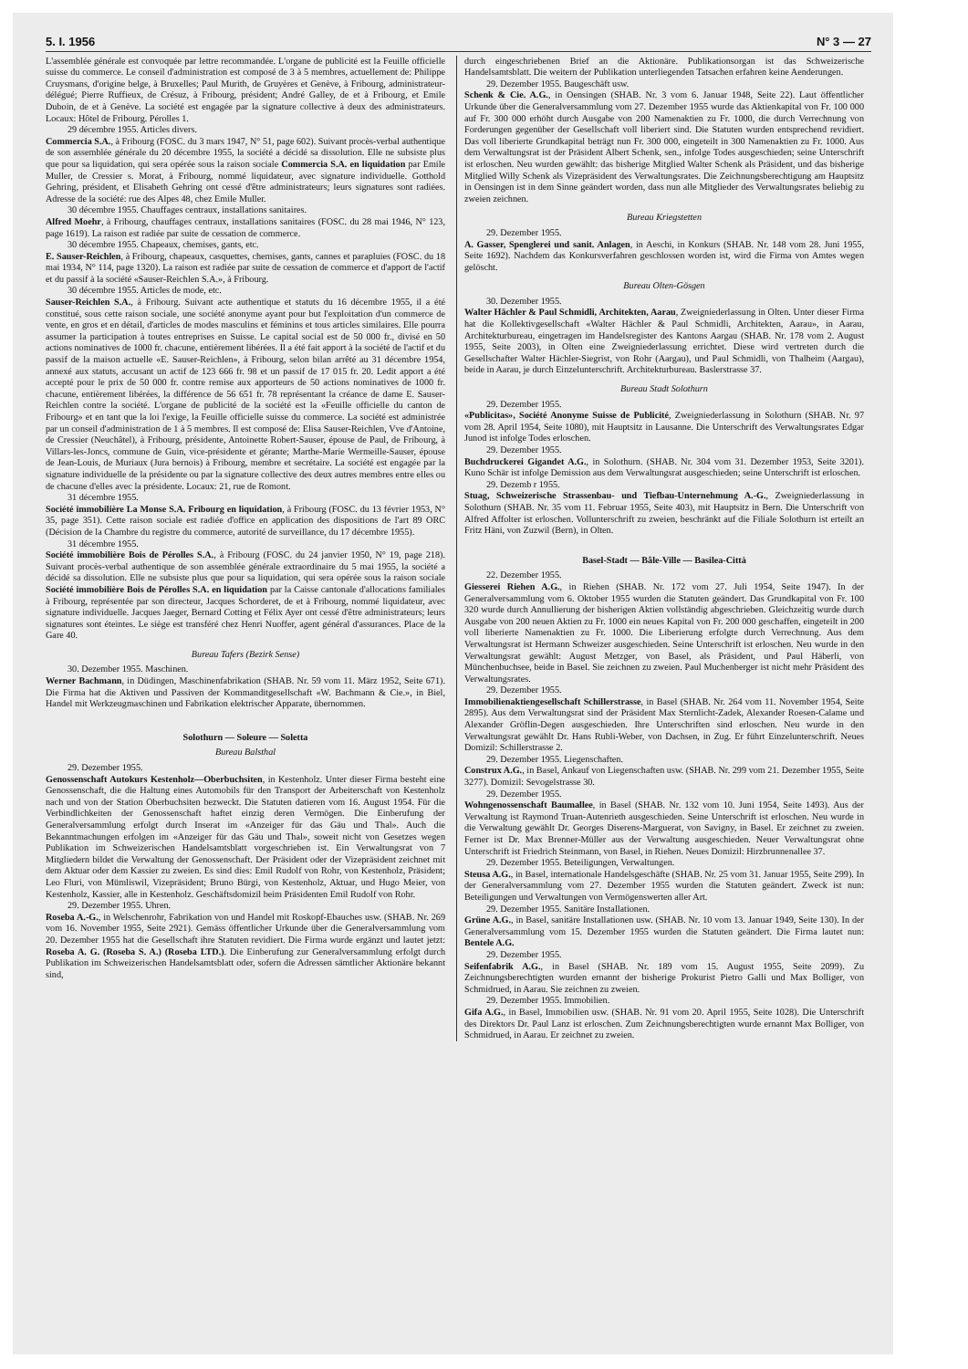5. I. 1956 N° 3 — 27
L'assemblée générale est convoquée par lettre recommandée. L'organe de publicité est la Feuille officielle suisse du commerce. Le conseil d'administration est composé de 3 à 5 membres, actuellement de: Philippe Cruysmans, d'origine belge, à Bruxelles; Paul Murith, de Gruyères et Genève, à Fribourg, administrateur-délégué; Pierre Ruffieux, de Crésuz, à Fribourg, président; André Galley, de et à Fribourg, et Emile Duboin, de et à Genève. La société est engagée par la signature collective à deux des administrateurs. Locaux: Hôtel de Fribourg. Pérolles 1.
29 décembre 1955. Articles divers.
Commercia S.A., à Fribourg (FOSC. du 3 mars 1947, N° 51, page 602). Suivant procès-verbal authentique de son assemblée générale du 20 décembre 1955, la société a décidé sa dissolution. Elle ne subsiste plus que pour sa liquidation, qui sera opérée sous la raison sociale Commercia S.A. en liquidation par Emile Muller, de Cressier s. Morat, à Fribourg, nommé liquidateur, avec signature individuelle. Gotthold Gehring, président, et Elisabeth Gehring ont cessé d'être administrateurs; leurs signatures sont radiées. Adresse de la société: rue des Alpes 48, chez Emile Muller.
30 décembre 1955. Chauffages centraux, installations sanitaires.
Alfred Moehr, à Fribourg, chauffages centraux, installations sanitaires (FOSC. du 28 mai 1946, N° 123, page 1619). La raison est radiée par suite de cessation de commerce.
30 décembre 1955. Chapeaux, chemises, gants, etc.
E. Sauser-Reichlen, à Fribourg, chapeaux, casquettes, chemises, gants, cannes et parapluies (FOSC. du 18 mai 1934, N° 114, page 1320). La raison est radiée par suite de cessation de commerce et d'apport de l'actif et du passif à la société «Sauser-Reichlen S.A.», à Fribourg.
30 décembre 1955. Articles de mode, etc.
Sauser-Reichlen S.A., à Fribourg. Suivant acte authentique et statuts du 16 décembre 1955, il a été constitué, sous cette raison sociale, une société anonyme ayant pour but l'exploitation d'un commerce de vente, en gros et en détail, d'articles de modes masculins et féminins et tous articles similaires. Elle pourra assumer la participation à toutes entreprises en Suisse. Le capital social est de 50 000 fr., divisé en 50 actions nominatives de 1000 fr. chacune, entièrement libérées. Il a été fait apport à la société de l'actif et du passif de la maison actuelle «E. Sauser-Reichlen», à Fribourg, selon bilan arrêté au 31 décembre 1954, annexé aux statuts, accusant un actif de 123 666 fr. 98 et un passif de 17 015 fr. 20. Ledit apport a été accepté pour le prix de 50 000 fr. contre remise aux apporteurs de 50 actions nominatives de 1000 fr. chacune, entièrement libérées, la différence de 56 651 fr. 78 représentant la créance de dame E. Sauser-Reichlen contre la société. L'organe de publicité de la société est la «Feuille officielle du canton de Fribourg» et en tant que la loi l'exige, la Feuille officielle suisse du commerce. La société est administrée par un conseil d'administration de 1 à 5 membres. Il est composé de: Elisa Sauser-Reichlen, Vve d'Antoine, de Cressier (Neuchâtel), à Fribourg, présidente, Antoinette Robert-Sauser, épouse de Paul, de Fribourg, à Villars-les-Joncs, commune de Guin, vice-présidente et gérante; Marthe-Marie Wermeille-Sauser, épouse de Jean-Louis, de Muriaux (Jura bernois) à Fribourg, membre et secrétaire. La société est engagée par la signature individuelle de la présidente ou par la signature collective des deux autres membres entre elles ou de chacune d'elles avec la présidente. Locaux: 21, rue de Romont.
31 décembre 1955.
Société immobilière La Monse S.A. Fribourg en liquidation, à Fribourg (FOSC. du 13 février 1953, N° 35, page 351). Cette raison sociale est radiée d'office en application des dispositions de l'art 89 ORC (Décision de la Chambre du registre du commerce, autorité de surveillance, du 17 décembre 1955).
31 décembre 1955.
Société immobilière Bois de Pérolles S.A., à Fribourg (FOSC. du 24 janvier 1950, N° 19, page 218). Suivant procès-verbal authentique de son assemblée générale extraordinaire du 5 mai 1955, la société a décidé sa dissolution. Elle ne subsiste plus que pour sa liquidation, qui sera opérée sous la raison sociale Société immobilière Bois de Pérolles S.A. en liquidation par la Caisse cantonale d'allocations familiales à Fribourg, représentée par son directeur, Jacques Schorderet, de et à Fribourg, nommé liquidateur, avec signature individuelle. Jacques Jaeger, Bernard Cotting et Félix Ayer ont cessé d'être administrateurs; leurs signatures sont éteintes. Le siège est transféré chez Henri Nuoffer, agent général d'assurances. Place de la Gare 40.
Bureau Tafers (Bezirk Sense)
30. Dezember 1955. Maschinen.
Werner Bachmann, in Düdingen, Maschinenfabrikation (SHAB. Nr. 59 vom 11. März 1952, Seite 671). Die Firma hat die Aktiven und Passiven der Kommanditgesellschaft «W. Bachmann & Cie.», in Biel, Handel mit Werkzeugmaschinen und Fabrikation elektrischer Apparate, übernommen.
Solothurn — Soleure — Soletta
Bureau Balsthal
29. Dezember 1955.
Genossenschaft Autokurs Kestenholz—Oberbuchsiten, in Kestenholz. Unter dieser Firma besteht eine Genossenschaft, die die Haltung eines Automobils für den Transport der Arbeiterschaft von Kestenholz nach und von der Station Oberbuchsiten bezweckt. Die Statuten datieren vom 16. August 1954. Für die Verbindlichkeiten der Genossenschaft haftet einzig deren Vermögen. Die Einberufung der Generalversammlung erfolgt durch Inserat im «Anzeiger für das Gäu und Thal». Auch die Bekanntmachungen erfolgen im «Anzeiger für das Gäu und Thal», soweit nicht von Gesetzes wegen Publikation im Schweizerischen Handelsamtsblatt vorgeschrieben ist. Ein Verwaltungsrat von 7 Mitgliedern bildet die Verwaltung der Genossenschaft. Der Präsident oder der Vizepräsident zeichnet mit dem Aktuar oder dem Kassier zu zweien. Es sind dies: Emil Rudolf von Rohr, von Kestenholz, Präsident; Leo Fluri, von Mümliswil, Vizepräsident; Bruno Bürgi, von Kestenholz, Aktuar, und Hugo Meier, von Kestenholz, Kassier, alle in Kestenholz. Geschäftsdomizil beim Präsidenten Emil Rudolf von Rohr.
29. Dezember 1955. Uhren.
Roseba A.-G., in Welschenrohr, Fabrikation von und Handel mit Roskopf-Ebauches usw. (SHAB. Nr. 269 vom 16. November 1955, Seite 2921). Gemäss öffentlicher Urkunde über die Generalversammlung vom 20. Dezember 1955 hat die Gesellschaft ihre Statuten revidiert. Die Firma wurde ergänzt und lautet jetzt: Roseba A. G. (Roseba S. A.) (Roseba LTD.). Die Einberufung zur Generalversammlung erfolgt durch Publikation im Schweizerischen Handelsamtsblatt oder, sofern die Adressen sämtlicher Aktionäre bekannt sind,
durch eingeschriebenen Brief an die Aktionäre. Publikationsorgan ist das Schweizerische Handelsamtsblatt. Die weitern der Publikation unterliegenden Tatsachen erfahren keine Aenderungen.
29. Dezember 1955. Baugeschäft usw.
Schenk & Cie. A.G., in Oensingen (SHAB. Nr. 3 vom 6. Januar 1948, Seite 22). Laut öffentlicher Urkunde über die Generalversammlung vom 27. Dezember 1955 wurde das Aktienkapital von Fr. 100 000 auf Fr. 300 000 erhöht durch Ausgabe von 200 Namenaktien zu Fr. 1000, die durch Verrechnung von Forderungen gegenüber der Gesellschaft voll liberiert sind. Die Statuten wurden entsprechend revidiert. Das voll liberierte Grundkapital beträgt nun Fr. 300 000, eingeteilt in 300 Namenaktien zu Fr. 1000. Aus dem Verwaltungsrat ist der Präsident Albert Schenk, sen., infolge Todes ausgeschieden; seine Unterschrift ist erloschen. Neu wurden gewählt: das bisherige Mitglied Walter Schenk als Präsident, und das bisherige Mitglied Willy Schenk als Vizepräsident des Verwaltungsrates. Die Zeichnungsberechtigung am Hauptsitz in Oensingen ist in dem Sinne geändert worden, dass nun alle Mitglieder des Verwaltungsrates beliebig zu zweien zeichnen.
Bureau Kriegstetten
29. Dezember 1955.
A. Gasser, Spenglerei und sanit. Anlagen, in Aeschi, in Konkurs (SHAB. Nr. 148 vom 28. Juni 1955, Seite 1692). Nachdem das Konkursverfahren geschlossen worden ist, wird die Firma von Amtes wegen gelöscht.
Bureau Olten-Gösgen
30. Dezember 1955.
Walter Hächler & Paul Schmidli, Architekten, Aarau, Zweigniederlassung in Olten. Unter dieser Firma hat die Kollektivgesellschaft «Walter Hächler & Paul Schmidli, Architekten, Aarau», in Aarau, Architekturbureau, eingetragen im Handelsregister des Kantons Aargau (SHAB. Nr. 178 vom 2. August 1955, Seite 2003), in Olten eine Zweigniederlassung errichtet. Diese wird vertreten durch die Gesellschafter Walter Hächler-Siegrist, von Rohr (Aargau), und Paul Schmidli, von Thalheim (Aargau), beide in Aarau, je durch Einzelunterschrift. Architekturbureau. Baslerstrasse 37.
Bureau Stadt Solothurn
29. Dezember 1955.
«Publicitas», Société Anonyme Suisse de Publicité, Zweigniederlassung in Solothurn (SHAB. Nr. 97 vom 28. April 1954, Seite 1080), mit Hauptsitz in Lausanne. Die Unterschrift des Verwaltungsrates Edgar Junod ist infolge Todes erloschen.
29. Dezember 1955.
Buchdruckerei Gigandet A.G., in Solothurn. (SHAB. Nr. 304 vom 31. Dezember 1953, Seite 3201). Kuno Schär ist infolge Demission aus dem Verwaltungsrat ausgeschieden; seine Unterschrift ist erloschen.
29. Dezemb r 1955.
Stuag, Schweizerische Strassenbau- und Tiefbau-Unternehmung A.-G., Zweigniederlassung in Solothurn (SHAB. Nr. 35 vom 11. Februar 1955, Seite 403), mit Hauptsitz in Bern. Die Unterschrift von Alfred Affolter ist erloschen. Vollunterschrift zu zweien, beschränkt auf die Filiale Solothurn ist erteilt an Fritz Häni, von Zuzwil (Bern), in Olten.
Basel-Stadt — Bâle-Ville — Basilea-Città
22. Dezember 1955.
Giesserei Riehen A.G., in Riehen (SHAB. Nr. 172 vom 27. Juli 1954, Seite 1947). In der Generalversammlung vom 6. Oktober 1955 wurden die Statuten geändert. Das Grundkapital von Fr. 100 320 wurde durch Annullierung der bisherigen Aktien vollständig abgeschrieben. Gleichzeitig wurde durch Ausgabe von 200 neuen Aktien zu Fr. 1000 ein neues Kapital von Fr. 200 000 geschaffen, eingeteilt in 200 voll liberierte Namenaktien zu Fr. 1000. Die Liberierung erfolgte durch Verrechnung. Aus dem Verwaltungsrat ist Hermann Schweizer ausgeschieden. Seine Unterschrift ist erloschen. Neu wurde in den Verwaltungsrat gewählt: August Metzger, von Basel, als Präsident, und Paul Häberli, von Münchenbuchsee, beide in Basel. Sie zeichnen zu zweien. Paul Muchenberger ist nicht mehr Präsident des Verwaltungsrates.
29. Dezember 1955.
Immobilienaktiengesellschaft Schillerstrasse, in Basel (SHAB. Nr. 264 vom 11. November 1954, Seite 2895). Aus dem Verwaltungsrat sind der Präsident Max Sternlicht-Zadek, Alexander Roesen-Calame und Alexander Gröflin-Degen ausgeschieden. Ihre Unterschriften sind erloschen. Neu wurde in den Verwaltungsrat gewählt Dr. Hans Rubli-Weber, von Dachsen, in Zug. Er führt Einzelunterschrift. Neues Domizil: Schillerstrasse 2.
29. Dezember 1955. Liegenschaften.
Construx A.G., in Basel, Ankauf von Liegenschaften usw. (SHAB. Nr. 299 vom 21. Dezember 1955, Seite 3277). Domizil: Sevogelstrasse 30.
29. Dezember 1955.
Wohngenossenschaft Baumallee, in Basel (SHAB. Nr. 132 vom 10. Juni 1954, Seite 1493). Aus der Verwaltung ist Raymond Truan-Autenrieth ausgeschieden. Seine Unterschrift ist erloschen. Neu wurde in die Verwaltung gewählt Dr. Georges Diserens-Marguerat, von Savigny, in Basel. Er zeichnet zu zweien. Ferner ist Dr. Max Brenner-Müller aus der Verwaltung ausgeschieden. Neuer Verwaltungsrat ohne Unterschrift ist Friedrich Steinmann, von Basel, in Riehen. Neues Domizil: Hirzbrunnenallee 37.
29. Dezember 1955. Beteiligungen, Verwaltungen.
Steusa A.G., in Basel, internationale Handelsgeschäfte (SHAB. Nr. 25 vom 31. Januar 1955, Seite 299). In der Generalversammlung vom 27. Dezember 1955 wurden die Statuten geändert. Zweck ist nun: Beteiligungen und Verwaltungen von Vermögenswerten aller Art.
29. Dezember 1955. Sanitäre Installationen.
Grüne A.G., in Basel, sanitäre Installationen usw. (SHAB. Nr. 10 vom 13. Januar 1949, Seite 130). In der Generalversammlung vom 15. Dezember 1955 wurden die Statuten geändert. Die Firma lautet nun: Bentele A.G.
29. Dezember 1955.
Seifenfabrik A.G., in Basel (SHAB. Nr. 189 vom 15. August 1955, Seite 2099). Zu Zeichnungsberechtigten wurden ernannt der bisherige Prokurist Pietro Galli und Max Bolliger, von Schmidrued, in Aarau. Sie zeichnen zu zweien.
29. Dezember 1955. Immobilien.
Gifa A.G., in Basel, Immobilien usw. (SHAB. Nr. 91 vom 20. April 1955, Seite 1028). Die Unterschrift des Direktors Dr. Paul Lanz ist erloschen. Zum Zeichnungsberechtigten wurde ernannt Max Bolliger, von Schmidrued, in Aarau. Er zeichnet zu zweien.